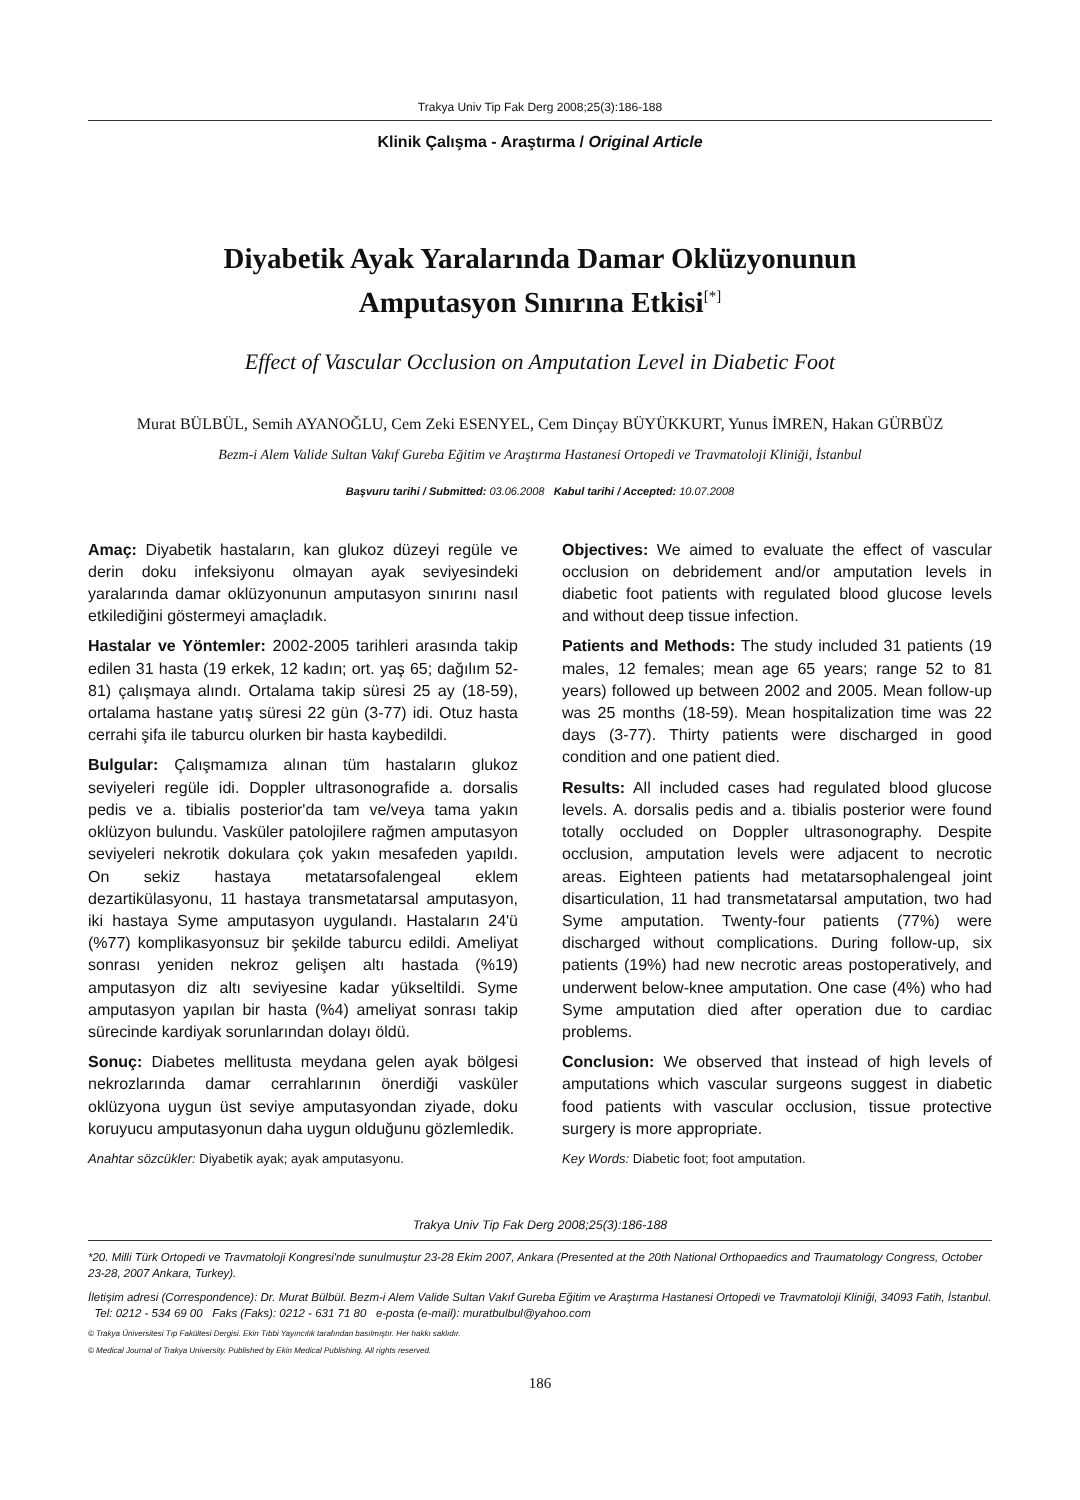Trakya Univ Tip Fak Derg 2008;25(3):186-188
Klinik Çalışma - Araştırma / Original Article
Diyabetik Ayak Yaralarında Damar Oklüzyonunun
Amputasyon Sınırına Etkisi<sup>[*]</sup>
Effect of Vascular Occlusion on Amputation Level in Diabetic Foot
Murat BÜLBÜL, Semih AYANOĞLU, Cem Zeki ESENYEL, Cem Dinçay BÜYÜKKURT, Yunus İMREN, Hakan GÜRBÜZ
Bezm-i Alem Valide Sultan Vakıf Gureba Eğitim ve Araştırma Hastanesi Ortopedi ve Travmatoloji Kliniği, İstanbul
Başvuru tarihi / Submitted: 03.06.2008 Kabul tarihi / Accepted: 10.07.2008
Amaç: Diyabetik hastaların, kan glukoz düzeyi regüle ve derin doku infeksiyonu olmayan ayak seviyesindeki yaralarında damar oklüzyonunun amputasyon sınırını nasıl etkilediğini göstermeyi amaçladık.
Hastalar ve Yöntemler: 2002-2005 tarihleri arasında takip edilen 31 hasta (19 erkek, 12 kadın; ort. yaş 65; dağılım 52-81) çalışmaya alındı. Ortalama takip süresi 25 ay (18-59), ortalama hastane yatış süresi 22 gün (3-77) idi. Otuz hasta cerrahi şifa ile taburcu olurken bir hasta kaybedildi.
Bulgular: Çalışmamıza alınan tüm hastaların glukoz seviyeleri regüle idi. Doppler ultrasonografide a. dorsalis pedis ve a. tibialis posterior'da tam ve/veya tama yakın oklüzyon bulundu. Vasküler patolojilere rağmen amputasyon seviyeleri nekrotik dokulara çok yakın mesafeden yapıldı. On sekiz hastaya metatarsofalengeal eklem dezartikülasyonu, 11 hastaya transmetatarsal amputasyon, iki hastaya Syme amputasyon uygulandı. Hastaların 24'ü (%77) komplikasyonsuz bir şekilde taburcu edildi. Ameliyat sonrası yeniden nekroz gelişen altı hastada (%19) amputasyon diz altı seviyesine kadar yükseltildi. Syme amputasyon yapılan bir hasta (%4) ameliyat sonrası takip sürecinde kardiyak sorunlarından dolayı öldü.
Sonuç: Diabetes mellitusta meydana gelen ayak bölgesi nekrozlarında damar cerrahlarının önerdiği vasküler oklüzyona uygun üst seviye amputasyondan ziyade, doku koruyucu amputasyonun daha uygun olduğunu gözlemledik.
Anahtar sözcükler: Diyabetik ayak; ayak amputasyonu.
Objectives: We aimed to evaluate the effect of vascular occlusion on debridement and/or amputation levels in diabetic foot patients with regulated blood glucose levels and without deep tissue infection.
Patients and Methods: The study included 31 patients (19 males, 12 females; mean age 65 years; range 52 to 81 years) followed up between 2002 and 2005. Mean follow-up was 25 months (18-59). Mean hospitalization time was 22 days (3-77). Thirty patients were discharged in good condition and one patient died.
Results: All included cases had regulated blood glucose levels. A. dorsalis pedis and a. tibialis posterior were found totally occluded on Doppler ultrasonography. Despite occlusion, amputation levels were adjacent to necrotic areas. Eighteen patients had metatarsophalengeal joint disarticulation, 11 had transmetatarsal amputation, two had Syme amputation. Twenty-four patients (77%) were discharged without complications. During follow-up, six patients (19%) had new necrotic areas postoperatively, and underwent below-knee amputation. One case (4%) who had Syme amputation died after operation due to cardiac problems.
Conclusion: We observed that instead of high levels of amputations which vascular surgeons suggest in diabetic food patients with vascular occlusion, tissue protective surgery is more appropriate.
Key Words: Diabetic foot; foot amputation.
Trakya Univ Tip Fak Derg 2008;25(3):186-188
*20. Milli Türk Ortopedi ve Travmatoloji Kongresi'nde sunulmuştur 23-28 Ekim 2007, Ankara (Presented at the 20th National Orthopaedics and Traumatology Congress, October 23-28, 2007 Ankara, Turkey).
İletişim adresi (Correspondence): Dr. Murat Bülbül. Bezm-i Alem Valide Sultan Vakıf Gureba Eğitim ve Araştırma Hastanesi Ortopedi ve Travmatoloji Kliniği, 34093 Fatih, İstanbul. Tel: 0212 - 534 69 00 Faks (Faks): 0212 - 631 71 80 e-posta (e-mail): muratbulbul@yahoo.com
© Trakya Üniversitesi Tıp Fakültesi Dergisi. Ekin Tıbbi Yayıncılık tarafından basılmıştır. Her hakkı saklıdır.
© Medical Journal of Trakya University. Published by Ekin Medical Publishing. All rights reserved.
186